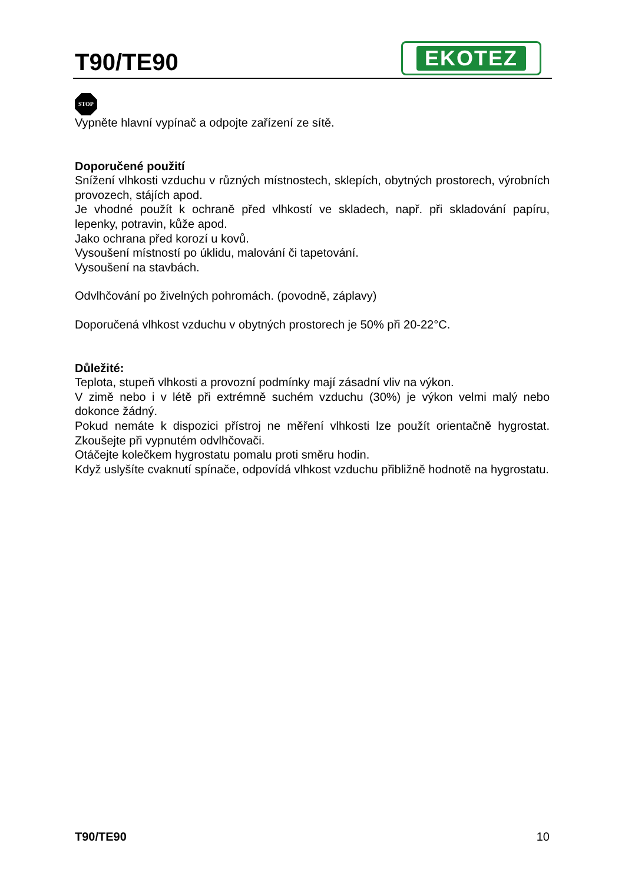T90/TE90
EKOTEZ
STOP
Vypněte hlavní vypínač a odpojte zařízení ze sítě.
Doporučené použití
Snížení vlhkosti vzduchu v různých místnostech, sklepích, obytných prostorech, výrobních provozech, stájích apod.
Je vhodné použít k ochraně před vlhkostí ve skladech, např. při skladování papíru, lepenky, potravin, kůže apod.
Jako ochrana před korozí u kovů.
Vysoušení místností po úklidu, malování či tapetování.
Vysoušení na stavbách.
Odvlhčování po živelných pohromách. (povodně, záplavy)
Doporučená vlhkost vzduchu v obytných prostorech je 50% při 20-22°C.
Důležité:
Teplota, stupeň vlhkosti a provozní podmínky mají zásadní vliv na výkon.
V zimě nebo i v létě při extrémně suchém vzduchu (30%) je výkon velmi malý nebo dokonce žádný.
Pokud nemáte k dispozici přístroj ne měření vlhkosti lze použít orientačně hygrostat. Zkoušejte při vypnutém odvlhčovači.
Otáčejte kolečkem hygrostatu pomalu proti směru hodin.
Když uslyšíte cvaknutí spínače, odpovídá vlhkost vzduchu přibližně hodnotě na hygrostatu.
T90/TE90 10